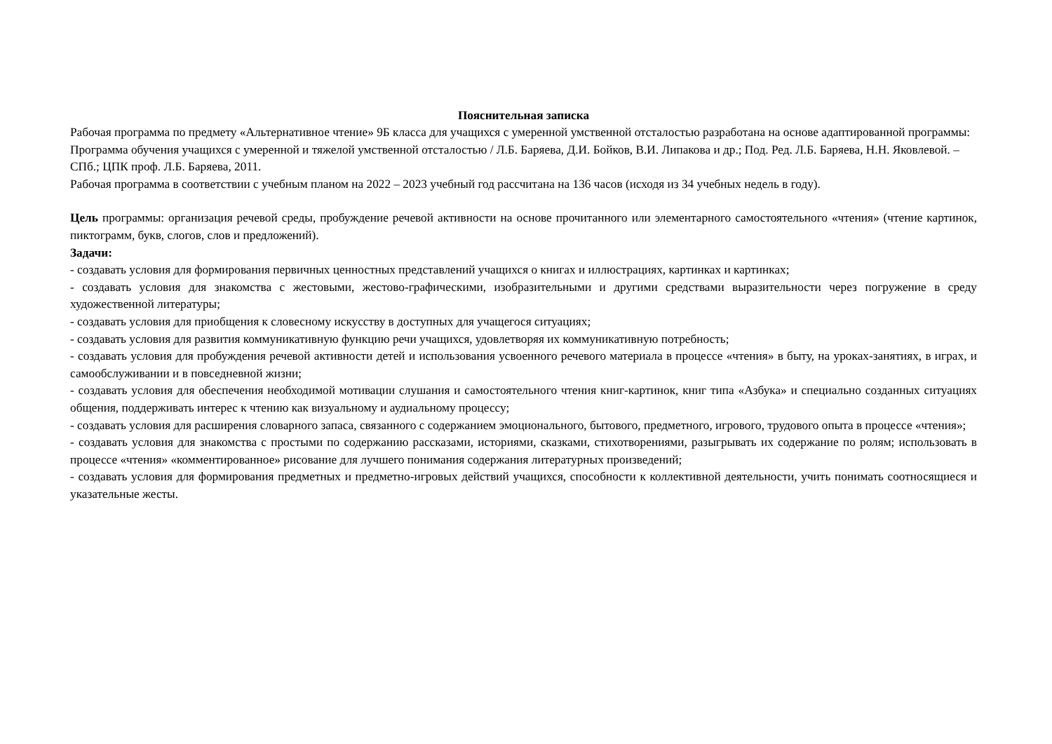Пояснительная записка
Рабочая программа по предмету «Альтернативное чтение» 9Б класса для учащихся с умеренной умственной отсталостью разработана на основе адаптированной программы: Программа обучения учащихся с умеренной и тяжелой умственной отсталостью / Л.Б. Баряева, Д.И. Бойков, В.И. Липакова и др.; Под. Ред. Л.Б. Баряева, Н.Н. Яковлевой. – СПб.; ЦПК проф. Л.Б. Баряева, 2011.
Рабочая программа в соответствии с учебным планом на 2022 – 2023 учебный год рассчитана на 136 часов (исходя из 34 учебных недель в году).
Цель программы: организация речевой среды, пробуждение речевой активности на основе прочитанного или элементарного самостоятельного «чтения» (чтение картинок, пиктограмм, букв, слогов, слов и предложений).
Задачи:
- создавать условия для формирования первичных ценностных представлений учащихся о книгах и иллюстрациях, картинках и картинках;
- создавать условия для знакомства с жестовыми, жестово-графическими, изобразительными и другими средствами выразительности через погружение в среду художественной литературы;
- создавать условия для приобщения к словесному искусству в доступных для учащегося ситуациях;
- создавать условия для развития коммуникативную функцию речи учащихся, удовлетворяя их коммуникативную потребность;
- создавать условия для пробуждения речевой активности детей и использования усвоенного речевого материала в процессе «чтения» в быту, на уроках-занятиях, в играх, и самообслуживании и в повседневной жизни;
- создавать условия для обеспечения необходимой мотивации слушания и самостоятельного чтения книг-картинок, книг типа «Азбука» и специально созданных ситуациях общения, поддерживать интерес к чтению как визуальному и аудиальному процессу;
- создавать условия для расширения словарного запаса, связанного с содержанием эмоционального, бытового, предметного, игрового, трудового опыта в процессе «чтения»;
- создавать условия для знакомства с простыми по содержанию рассказами, историями, сказками, стихотворениями, разыгрывать их содержание по ролям; использовать в процессе «чтения» «комментированное» рисование для лучшего понимания содержания литературных произведений;
- создавать условия для формирования предметных и предметно-игровых действий учащихся, способности к коллективной деятельности, учить понимать соотносящиеся и указательные жесты.